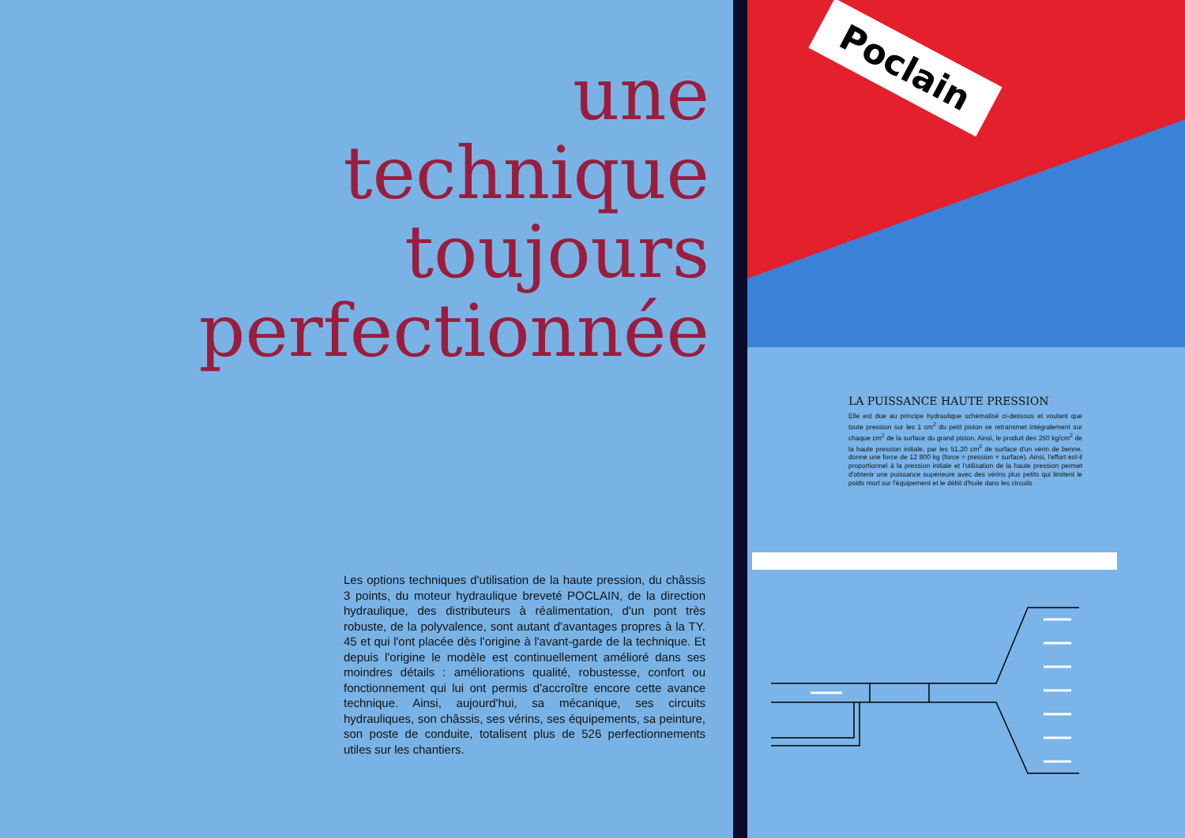une
technique
toujours
perfectionnée
Les options techniques d'utilisation de la haute pression, du châssis 3 points, du moteur hydraulique breveté POCLAIN, de la direction hydraulique, des distributeurs à réalimentation, d'un pont très robuste, de la polyvalence, sont autant d'avantages propres à la TY. 45 et qui l'ont placée dès l'origine à l'avant-garde de la technique. Et depuis l'origine le modèle est continuellement amélioré dans ses moindres détails : améliorations qualité, robustesse, confort ou fonctionnement qui lui ont permis d'accroître encore cette avance technique. Ainsi, aujourd'hui, sa mécanique, ses circuits hydrauliques, son châssis, ses vérins, ses équipements, sa peinture, son poste de conduite, totalisent plus de 526 perfectionnements utiles sur les chantiers.
Poclain
LA PUISSANCE HAUTE PRESSION
Elle est due au principe hydraulique schématisé ci-dessous et voulant que toute pression sur les 1 cm<sup>2</sup> du petit piston se retransmet intégralement sur chaque cm<sup>2</sup> de la surface du grand piston. Ainsi, le produit des 250 kg/cm<sup>2</sup> de la haute pression initiale, par les 51,20 cm<sup>2</sup> de surface d'un vérin de benne, donne une force de 12 800 kg (force = pression × surface). Ainsi, l'effort est-il proportionnel à la pression initiale et l'utilisation de la haute pression permet d'obtenir une puissance supérieure avec des vérins plus petits qui limitent le poids mort sur l'équipement et le débit d'huile dans les circuits